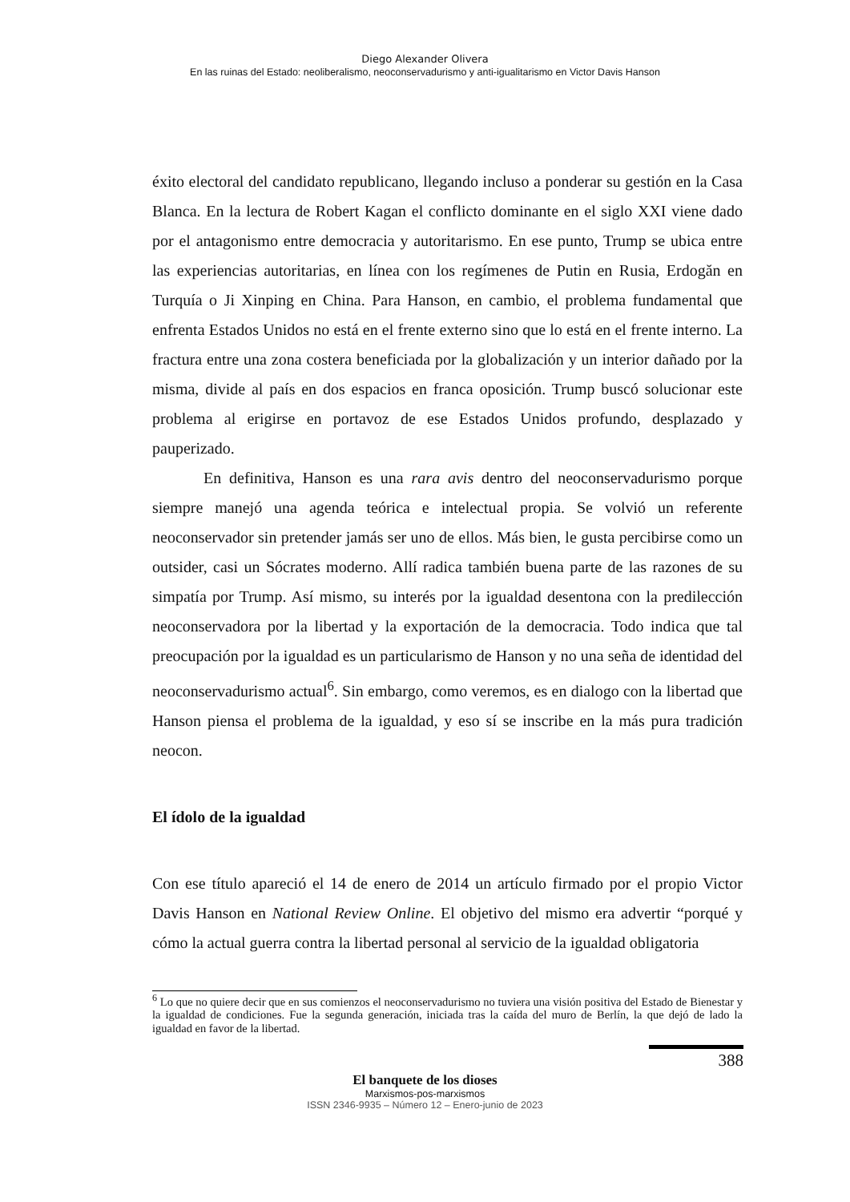Diego Alexander Olivera
En las ruinas del Estado: neoliberalismo, neoconservadurismo y anti-igualitarismo en Victor Davis Hanson
éxito electoral del candidato republicano, llegando incluso a ponderar su gestión en la Casa Blanca. En la lectura de Robert Kagan el conflicto dominante en el siglo XXI viene dado por el antagonismo entre democracia y autoritarismo. En ese punto, Trump se ubica entre las experiencias autoritarias, en línea con los regímenes de Putin en Rusia, Erdogăn en Turquía o Ji Xinping en China. Para Hanson, en cambio, el problema fundamental que enfrenta Estados Unidos no está en el frente externo sino que lo está en el frente interno. La fractura entre una zona costera beneficiada por la globalización y un interior dañado por la misma, divide al país en dos espacios en franca oposición. Trump buscó solucionar este problema al erigirse en portavoz de ese Estados Unidos profundo, desplazado y pauperizado.
En definitiva, Hanson es una rara avis dentro del neoconservadurismo porque siempre manejó una agenda teórica e intelectual propia. Se volvió un referente neoconservador sin pretender jamás ser uno de ellos. Más bien, le gusta percibirse como un outsider, casi un Sócrates moderno. Allí radica también buena parte de las razones de su simpatía por Trump. Así mismo, su interés por la igualdad desentona con la predilección neoconservadora por la libertad y la exportación de la democracia. Todo indica que tal preocupación por la igualdad es un particularismo de Hanson y no una seña de identidad del neoconservadurismo actual<sup>6</sup>. Sin embargo, como veremos, es en dialogo con la libertad que Hanson piensa el problema de la igualdad, y eso sí se inscribe en la más pura tradición neocon.
El ídolo de la igualdad
Con ese título apareció el 14 de enero de 2014 un artículo firmado por el propio Victor Davis Hanson en National Review Online. El objetivo del mismo era advertir “porqué y cómo la actual guerra contra la libertad personal al servicio de la igualdad obligatoria
<sup>6</sup> Lo que no quiere decir que en sus comienzos el neoconservadurismo no tuviera una visión positiva del Estado de Bienestar y la igualdad de condiciones. Fue la segunda generación, iniciada tras la caída del muro de Berlín, la que dejó de lado la igualdad en favor de la libertad.
388
El banquete de los dioses
Marxismos-pos-marxismos
ISSN 2346-9935 – Número 12 – Enero-junio de 2023